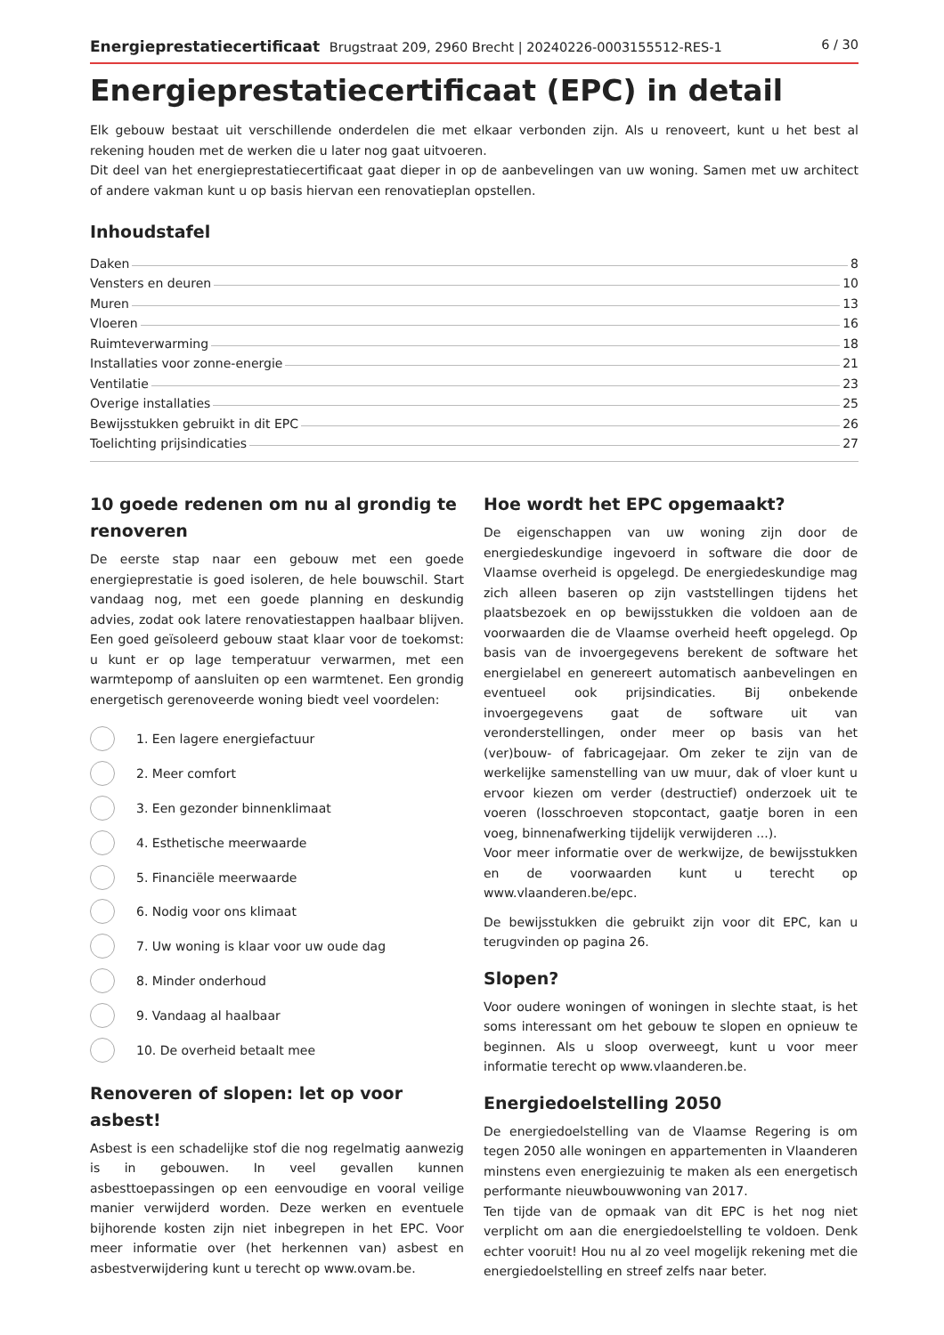Energieprestatiecertificaat Brugstraat 209, 2960 Brecht | 20240226-0003155512-RES-1
6 / 30
Energieprestatiecertificaat (EPC) in detail
Elk gebouw bestaat uit verschillende onderdelen die met elkaar verbonden zijn. Als u renoveert, kunt u het best al rekening houden met de werken die u later nog gaat uitvoeren.
Dit deel van het energieprestatiecertificaat gaat dieper in op de aanbevelingen van uw woning. Samen met uw architect of andere vakman kunt u op basis hiervan een renovatieplan opstellen.
Inhoudstafel
Daken 8
Vensters en deuren 10
Muren 13
Vloeren 16
Ruimteverwarming 18
Installaties voor zonne-energie 21
Ventilatie 23
Overige installaties 25
Bewijsstukken gebruikt in dit EPC 26
Toelichting prijsindicaties 27
10 goede redenen om nu al grondig te renoveren
De eerste stap naar een gebouw met een goede energieprestatie is goed isoleren, de hele bouwschil. Start vandaag nog, met een goede planning en deskundig advies, zodat ook latere renovatiestappen haalbaar blijven. Een goed geïsoleerd gebouw staat klaar voor de toekomst: u kunt er op lage temperatuur verwarmen, met een warmtepomp of aansluiten op een warmtenet. Een grondig energetisch gerenoveerde woning biedt veel voordelen:
1. Een lagere energiefactuur
2. Meer comfort
3. Een gezonder binnenklimaat
4. Esthetische meerwaarde
5. Financiële meerwaarde
6. Nodig voor ons klimaat
7. Uw woning is klaar voor uw oude dag
8. Minder onderhoud
9. Vandaag al haalbaar
10. De overheid betaalt mee
Renoveren of slopen: let op voor asbest!
Asbest is een schadelijke stof die nog regelmatig aanwezig is in gebouwen. In veel gevallen kunnen asbesttoepassingen op een eenvoudige en vooral veilige manier verwijderd worden. Deze werken en eventuele bijhorende kosten zijn niet inbegrepen in het EPC. Voor meer informatie over (het herkennen van) asbest en asbestverwijdering kunt u terecht op www.ovam.be.
Hoe wordt het EPC opgemaakt?
De eigenschappen van uw woning zijn door de energiedeskundige ingevoerd in software die door de Vlaamse overheid is opgelegd. De energiedeskundige mag zich alleen baseren op zijn vaststellingen tijdens het plaatsbezoek en op bewijsstukken die voldoen aan de voorwaarden die de Vlaamse overheid heeft opgelegd. Op basis van de invoergegevens berekent de software het energielabel en genereert automatisch aanbevelingen en eventueel ook prijsindicaties. Bij onbekende invoergegevens gaat de software uit van veronderstellingen, onder meer op basis van het (ver)bouw- of fabricagejaar. Om zeker te zijn van de werkelijke samenstelling van uw muur, dak of vloer kunt u ervoor kiezen om verder (destructief) onderzoek uit te voeren (losschroeven stopcontact, gaatje boren in een voeg, binnenafwerking tijdelijk verwijderen ...).
Voor meer informatie over de werkwijze, de bewijsstukken en de voorwaarden kunt u terecht op www.vlaanderen.be/epc.
De bewijsstukken die gebruikt zijn voor dit EPC, kan u terugvinden op pagina 26.
Slopen?
Voor oudere woningen of woningen in slechte staat, is het soms interessant om het gebouw te slopen en opnieuw te beginnen. Als u sloop overweegt, kunt u voor meer informatie terecht op www.vlaanderen.be.
Energiedoelstelling 2050
De energiedoelstelling van de Vlaamse Regering is om tegen 2050 alle woningen en appartementen in Vlaanderen minstens even energiezuinig te maken als een energetisch performante nieuwbouwwoning van 2017.
Ten tijde van de opmaak van dit EPC is het nog niet verplicht om aan die energiedoelstelling te voldoen. Denk echter vooruit! Hou nu al zo veel mogelijk rekening met die energiedoelstelling en streef zelfs naar beter.